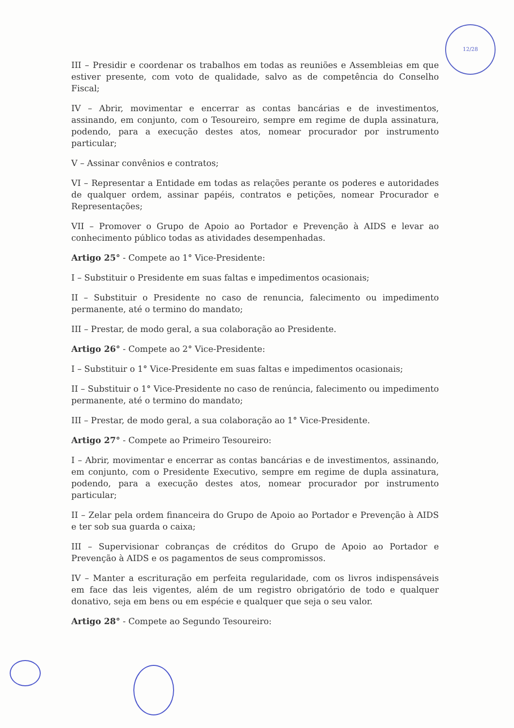12/28
III – Presidir e coordenar os trabalhos em todas as reuniões e Assembleias em que estiver presente, com voto de qualidade, salvo as de competência do Conselho Fiscal;
IV – Abrir, movimentar e encerrar as contas bancárias e de investimentos, assinando, em conjunto, com o Tesoureiro, sempre em regime de dupla assinatura, podendo, para a execução destes atos, nomear procurador por instrumento particular;
V – Assinar convênios e contratos;
VI – Representar a Entidade em todas as relações perante os poderes e autoridades de qualquer ordem, assinar papéis, contratos e petições, nomear Procurador e Representações;
VII – Promover o Grupo de Apoio ao Portador e Prevenção à AIDS e levar ao conhecimento público todas as atividades desempenhadas.
Artigo 25° - Compete ao 1° Vice-Presidente:
I – Substituir o Presidente em suas faltas e impedimentos ocasionais;
II – Substituir o Presidente no caso de renuncia, falecimento ou impedimento permanente, até o termino do mandato;
III – Prestar, de modo geral, a sua colaboração ao Presidente.
Artigo 26° - Compete ao 2° Vice-Presidente:
I – Substituir o 1° Vice-Presidente em suas faltas e impedimentos ocasionais;
II – Substituir o 1° Vice-Presidente no caso de renúncia, falecimento ou impedimento permanente, até o termino do mandato;
III – Prestar, de modo geral, a sua colaboração ao 1° Vice-Presidente.
Artigo 27° - Compete ao Primeiro Tesoureiro:
I – Abrir, movimentar e encerrar as contas bancárias e de investimentos, assinando, em conjunto, com o Presidente Executivo, sempre em regime de dupla assinatura, podendo, para a execução destes atos, nomear procurador por instrumento particular;
II – Zelar pela ordem financeira do Grupo de Apoio ao Portador e Prevenção à AIDS e ter sob sua guarda o caixa;
III – Supervisionar cobranças de créditos do Grupo de Apoio ao Portador e Prevenção à AIDS e os pagamentos de seus compromissos.
IV – Manter a escrituração em perfeita regularidade, com os livros indispensáveis em face das leis vigentes, além de um registro obrigatório de todo e qualquer donativo, seja em bens ou em espécie e qualquer que seja o seu valor.
Artigo 28° - Compete ao Segundo Tesoureiro: